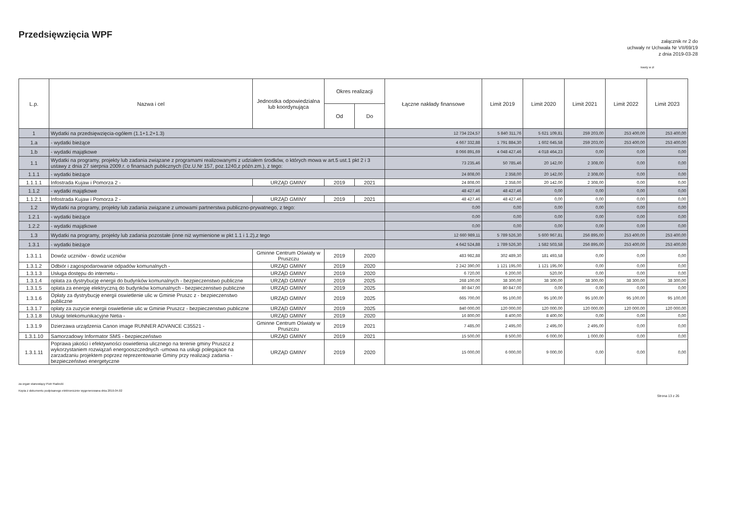Przedsięwzięcia WPF
załącznik nr 2 do
uchwały nr Uchwała Nr VII/69/19
z dnia 2019-03-28
kwoty w zł
| L.p. | Nazwa i cel | Jednostka odpowiedzialna lub koordynująca | Okres realizacji | | Łączne nakłady finansowe | Limit 2019 | Limit 2020 | Limit 2021 | Limit 2022 | Limit 2023 |
| --- | --- | --- | --- | --- | --- | --- | --- | --- | --- | --- |
| | | | Od | Do | | | | | | |
| 1 | Wydatki na przedsięwzięcia-ogółem (1.1+1.2+1.3) | | | | 12 734 224,57 | 5 840 311,76 | 5 621 109,81 | 259 203,00 | 253 400,00 | 253 400,00 |
| 1.a | - wydatki bieżące | | | | 4 667 332,88 | 1 791 884,30 | 1 602 645,58 | 259 203,00 | 253 400,00 | 253 400,00 |
| 1.b | - wydatki majątkowe | | | | 8 066 891,69 | 4 048 427,46 | 4 018 464,23 | 0,00 | 0,00 | 0,00 |
| 1.1 | Wydatki na programy, projekty lub zadania związane z programami realizowanymi z udziałem środków, o których mowa w art.5 ust.1 pkt 2 i 3 ustawy z dnia 27 sierpnia 2009.r. o finansach publicznych (Dz.U.Nr 157, poz.1240,z późn.zm.), z tego: | | | | 73 235,46 | 50 785,46 | 20 142,00 | 2 308,00 | 0,00 | 0,00 |
| 1.1.1 | - wydatki bieżące | | | | 24 808,00 | 2 358,00 | 20 142,00 | 2 308,00 | 0,00 | 0,00 |
| 1.1.1.1 | Infostrada Kujaw i Pomorza 2 - | URZĄD GMINY | 2019 | 2021 | 24 808,00 | 2 358,00 | 20 142,00 | 2 308,00 | 0,00 | 0,00 |
| 1.1.2 | - wydatki majątkowe | | | | 48 427,46 | 48 427,46 | 0,00 | 0,00 | 0,00 | 0,00 |
| 1.1.2.1 | Infostrada Kujaw i Pomorza 2 - | URZĄD GMINY | 2019 | 2021 | 48 427,46 | 48 427,46 | 0,00 | 0,00 | 0,00 | 0,00 |
| 1.2 | Wydatki na programy, projekty lub zadania związane z umowami partnerstwa publiczno-prywatnego, z tego: | | | | 0,00 | 0,00 | 0,00 | 0,00 | 0,00 | 0,00 |
| 1.2.1 | - wydatki bieżące | | | | 0,00 | 0,00 | 0,00 | 0,00 | 0,00 | 0,00 |
| 1.2.2 | - wydatki majątkowe | | | | 0,00 | 0,00 | 0,00 | 0,00 | 0,00 | 0,00 |
| 1.3 | Wydatki na programy, projekty lub zadania pozostałe (inne niż wymienione w pkt 1.1 i 1.2),z tego | | | | 12 660 989,11 | 5 789 526,30 | 5 600 967,81 | 256 895,00 | 253 400,00 | 253 400,00 |
| 1.3.1 | - wydatki bieżące | | | | 4 642 524,88 | 1 789 526,30 | 1 582 503,58 | 256 895,00 | 253 400,00 | 253 400,00 |
| 1.3.1.1 | Dowóz uczniów - dowóz uczniów | Gminne Centrum Oświaty w Pruszczu | 2019 | 2020 | 483 982,88 | 302 489,30 | 181 493,58 | 0,00 | 0,00 | 0,00 |
| 1.3.1.2 | Odbiór i zagospodarowanie odpadów komunalnych - | URZĄD GMINY | 2019 | 2020 | 2 242 390,00 | 1 121 195,00 | 1 121 195,00 | 0,00 | 0,00 | 0,00 |
| 1.3.1.3 | Usługa dostępu do internetu - | URZĄD GMINY | 2019 | 2020 | 6 720,00 | 6 200,00 | 520,00 | 0,00 | 0,00 | 0,00 |
| 1.3.1.4 | opłata za dystrybucję energii do budynków komunalnych - bezpieczenstwo publiczne | URZĄD GMINY | 2019 | 2025 | 268 100,00 | 38 300,00 | 38 300,00 | 38 300,00 | 38 300,00 | 38 300,00 |
| 1.3.1.5 | opłata za energię elektryczną do budynków komunalnych - bezpieczenstwo publiczne | URZĄD GMINY | 2019 | 2025 | 80 847,00 | 80 847,00 | 0,00 | 0,00 | 0,00 | 0,00 |
| 1.3.1.6 | Opłaty za dystrybucję energii oswietlenie ulic w Gminie Pruszc z - bezpieczenstwo publiczne | URZĄD GMINY | 2019 | 2025 | 665 700,00 | 95 100,00 | 95 100,00 | 95 100,00 | 95 100,00 | 95 100,00 |
| 1.3.1.7 | opłaty za zuzycie energii oswietlenie ulic w Gminie Pruszcz - bezpieczenstwo publiczne | URZĄD GMINY | 2019 | 2025 | 840 000,00 | 120 000,00 | 120 000,00 | 120 000,00 | 120 000,00 | 120 000,00 |
| 1.3.1.8 | Usługi telekomunikacyjne Netia - | URZĄD GMINY | 2019 | 2020 | 16 800,00 | 8 400,00 | 8 400,00 | 0,00 | 0,00 | 0,00 |
| 1.3.1.9 | Dzierzawa urządzenia Canon image RUNNER ADVANCE C35521 - | Gminne Centrum Oświaty w Pruszczu | 2019 | 2021 | 7 485,00 | 2 495,00 | 2 495,00 | 2 495,00 | 0,00 | 0,00 |
| 1.3.1.10 | Samorzadowy Informator SMS - bezpieczeństwo | URZĄD GMINY | 2019 | 2021 | 15 500,00 | 8 500,00 | 6 000,00 | 1 000,00 | 0,00 | 0,00 |
| 1.3.1.11 | Poprawa jakości i efektywności oswietlenia ulicznego na terenie gminy Pruszcz z wykorzystaniem rozwiązań energooszczednych -umowa na usługi polegajace na zarzadzaniu projektem poprzez reprezentowanie Gminy przy realizacji zadania - bezpieczeństwo energetyczne | URZĄD GMINY | 2019 | 2020 | 15 000,00 | 6 000,00 | 9 000,00 | 0,00 | 0,00 | 0,00 |
za organ stanowiący Piotr Radecki
Kopia z dokumentu podpisanego elektronicznie wygenerowana dnia 2019.04.02
Strona 13 z 26